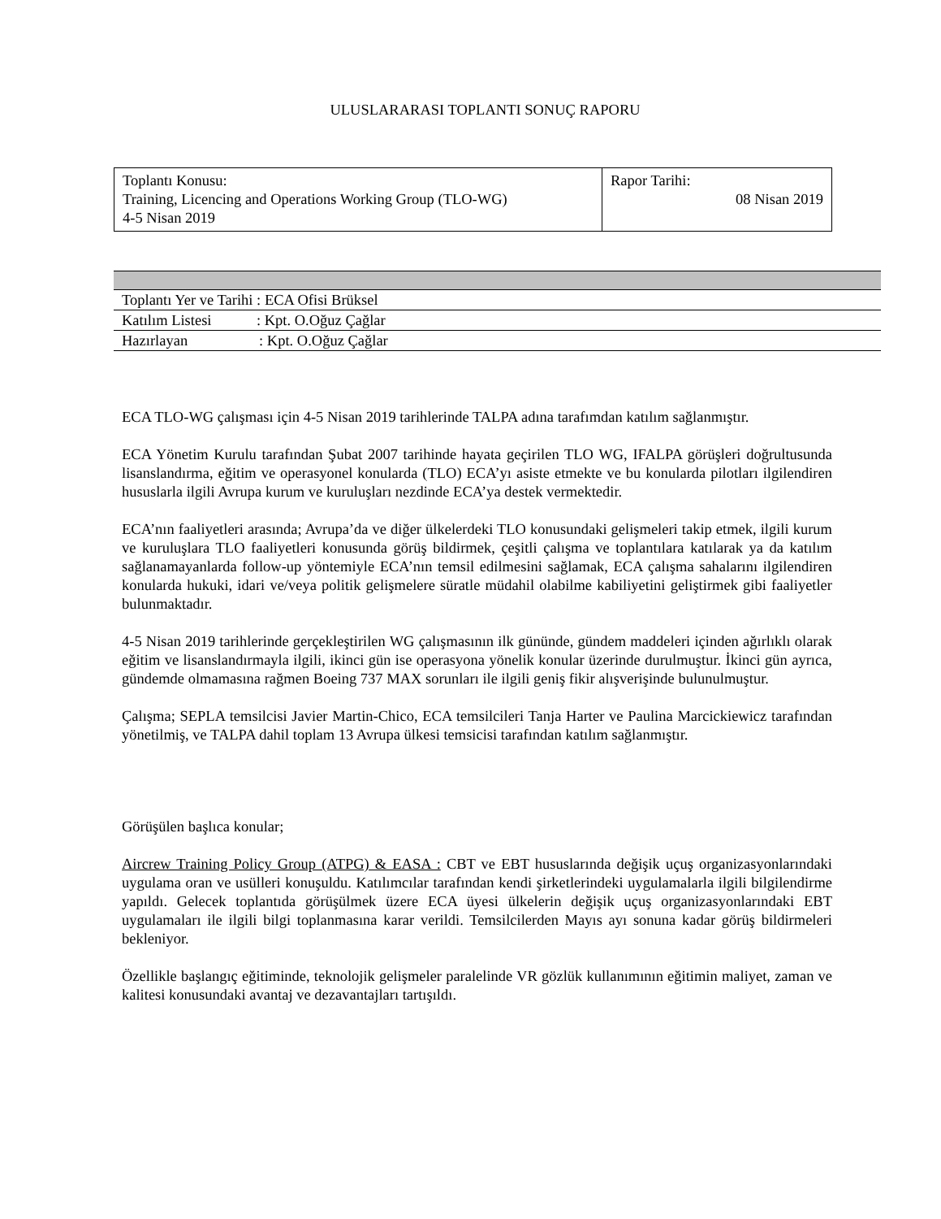ULUSLARARASI TOPLANTI SONUÇ RAPORU
| Toplantı Konusu: Training, Licencing and Operations Working Group (TLO-WG) 4-5 Nisan 2019 | Rapor Tarihi: 08 Nisan 2019 |
| Toplantı Yer ve Tarihi : ECA Ofisi Brüksel |
| Katılım Listesi : Kpt. O.Oğuz Çağlar |
| Hazırlayan : Kpt. O.Oğuz Çağlar |
ECA TLO-WG çalışması için 4-5 Nisan 2019 tarihlerinde TALPA adına tarafımdan katılım sağlanmıştır.
ECA Yönetim Kurulu tarafından Şubat 2007 tarihinde hayata geçirilen TLO WG, IFALPA görüşleri doğrultusunda lisanslandırma, eğitim ve operasyonel konularda (TLO) ECA’yı asiste etmekte ve bu konularda pilotları ilgilendiren hususlarla ilgili Avrupa kurum ve kuruluşları nezdinde ECA’ya destek vermektedir.
ECA’nın faaliyetleri arasında; Avrupa’da ve diğer ülkelerdeki TLO konusundaki gelişmeleri takip etmek, ilgili kurum ve kuruluşlara TLO faaliyetleri konusunda görüş bildirmek, çeşitli çalışma ve toplantılara katılarak ya da katılım sağlanamayanlarda follow-up yöntemiyle ECA’nın temsil edilmesini sağlamak, ECA çalışma sahalarını ilgilendiren konularda hukuki, idari ve/veya politik gelişmelere süratle müdahil olabilme kabiliyetini geliştirmek gibi faaliyetler bulunmaktadır.
4-5 Nisan 2019 tarihlerinde gerçekleştirilen WG çalışmasının ilk gününde, gündem maddeleri içinden ağırlıklı olarak eğitim ve lisanslandırmayla ilgili, ikinci gün ise operasyona yönelik konular üzerinde durulmuştur. İkinci gün ayrıca, gündemde olmamasına rağmen Boeing 737 MAX sorunları ile ilgili geniş fikir alışverişinde bulunulmuştur.
Çalışma; SEPLA temsilcisi Javier Martin-Chico, ECA temsilcileri Tanja Harter ve Paulina Marcickiewicz tarafından yönetilmiş, ve TALPA dahil toplam 13 Avrupa ülkesi temsicisi tarafından katılım sağlanmıştır.
Görüşülen başlıca konular;
Aircrew Training Policy Group (ATPG) & EASA : CBT ve EBT hususlarında değişik uçuş organizasyonlarındaki uygulama oran ve usülleri konuşuldu. Katılımcılar tarafından kendi şirketlerindeki uygulamalarla ilgili bilgilendirme yapıldı. Gelecek toplantıda görüşülmek üzere ECA üyesi ülkelerin değişik uçuş organizasyonlarındaki EBT uygulamaları ile ilgili bilgi toplanmasına karar verildi. Temsilcilerden Mayıs ayı sonuna kadar görüş bildirmeleri bekleniyor.
Özellikle başlangıç eğitiminde, teknolojik gelişmeler paralelinde VR gözlük kullanımının eğitimin maliyet, zaman ve kalitesi konusundaki avantaj ve dezavantajları tartışıldı.